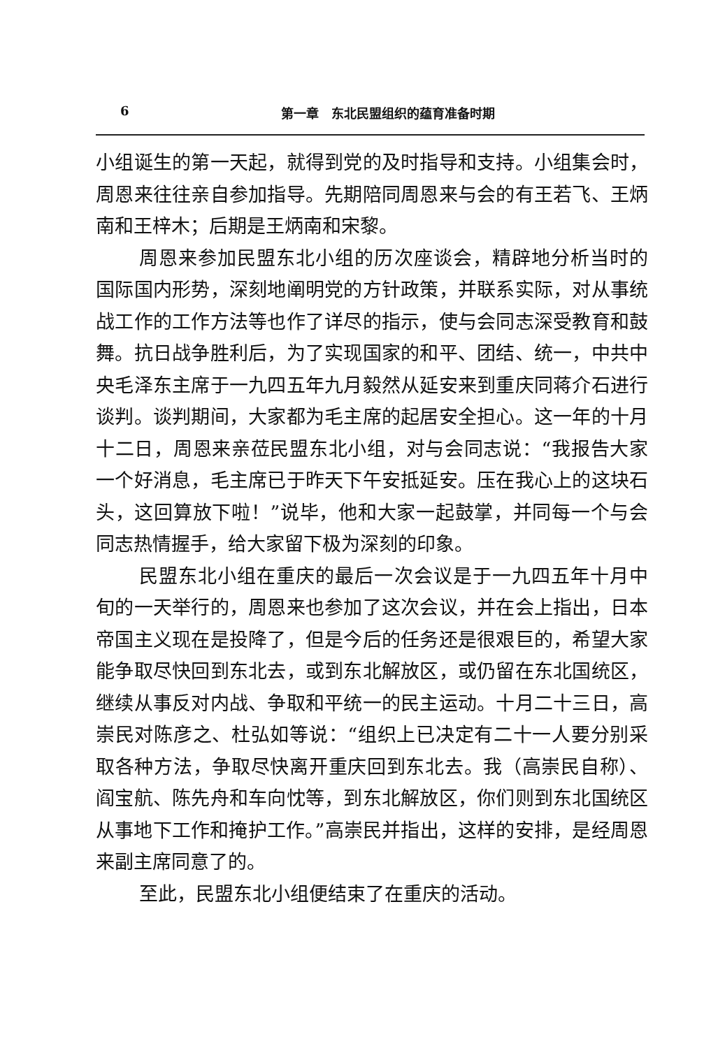6 第一章　东北民盟组织的蕴育准备时期
小组诞生的第一天起，就得到党的及时指导和支持。小组集会时，周恩来往往亲自参加指导。先期陪同周恩来与会的有王若飞、王炳南和王梓木；后期是王炳南和宋黎。
周恩来参加民盟东北小组的历次座谈会，精辟地分析当时的国际国内形势，深刻地阐明党的方针政策，并联系实际，对从事统战工作的工作方法等也作了详尽的指示，使与会同志深受教育和鼓舞。抗日战争胜利后，为了实现国家的和平、团结、统一，中共中央毛泽东主席于一九四五年九月毅然从延安来到重庆同蒋介石进行谈判。谈判期间，大家都为毛主席的起居安全担心。这一年的十月十二日，周恩来亲莅民盟东北小组，对与会同志说：“我报告大家一个好消息，毛主席已于昨天下午安抵延安。压在我心上的这块石头，这回算放下啦！”说毕，他和大家一起鼓掌，并同每一个与会同志热情握手，给大家留下极为深刻的印象。
民盟东北小组在重庆的最后一次会议是于一九四五年十月中旬的一天举行的，周恩来也参加了这次会议，并在会上指出，日本帝国主义现在是投降了，但是今后的任务还是很艰巨的，希望大家能争取尽快回到东北去，或到东北解放区，或仍留在东北国统区，继续从事反对内战、争取和平统一的民主运动。十月二十三日，高崇民对陈彦之、杜弘如等说：“组织上已决定有二十一人要分别采取各种方法，争取尽快离开重庆回到东北去。我（高崇民自称）、阎宝航、陈先舟和车向忱等，到东北解放区，你们则到东北国统区从事地下工作和掩护工作。”高崇民并指出，这样的安排，是经周恩来副主席同意了的。
至此，民盟东北小组便结束了在重庆的活动。